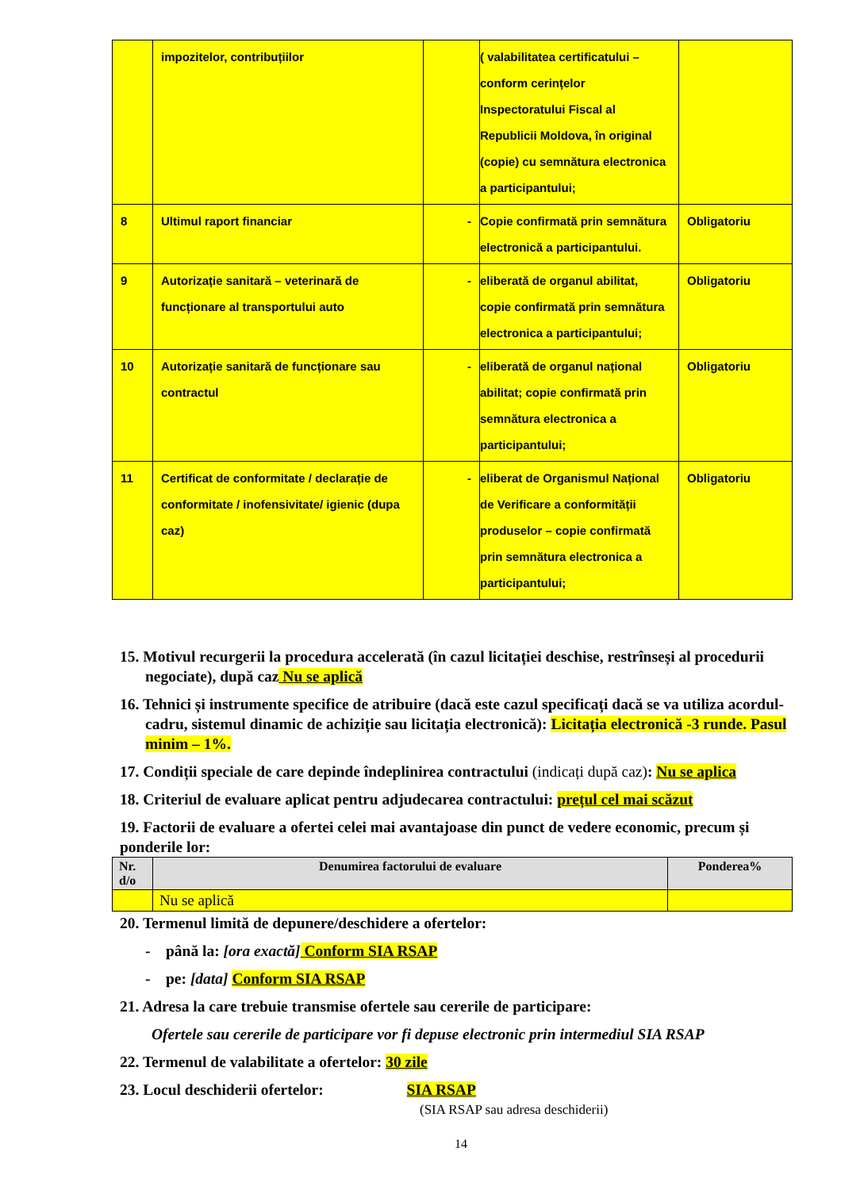| | impozitelor, contribuțiilor | | ( valabilitatea certificatului – conform cerințelor Inspectoratului Fiscal al Republicii Moldova, în original (copie) cu semnătura electronica a participantului; | |
| 8 | Ultimul raport financiar | - | Copie confirmată prin semnătura electronică a participantului. | Obligatoriu |
| 9 | Autorizație sanitară – veterinară de funcționare al transportului auto | - | eliberată de organul abilitat, copie confirmată prin semnătura electronica a participantului; | Obligatoriu |
| 10 | Autorizație sanitară de funcționare sau contractul | - | eliberată de organul național abilitat; copie confirmată prin semnătura electronica a participantului; | Obligatoriu |
| 11 | Certificat de conformitate / declarație de conformitate / inofensivitate/ igienic (dupa caz) | - | eliberat de Organismul Național de Verificare a conformității produselor – copie confirmată prin semnătura electronica a participantului; | Obligatoriu |
15. Motivul recurgerii la procedura accelerată (în cazul licitației deschise, restrînseși al procedurii negociate), după caz Nu se aplică
16. Tehnici și instrumente specifice de atribuire (dacă este cazul specificați dacă se va utiliza acordul-cadru, sistemul dinamic de achiziție sau licitația electronică): Licitația electronică -3 runde. Pasul minim – 1%.
17. Condiții speciale de care depinde îndeplinirea contractului (indicați după caz): Nu se aplica
18. Criteriul de evaluare aplicat pentru adjudecarea contractului: prețul cel mai scăzut
19. Factorii de evaluare a ofertei celei mai avantajoase din punct de vedere economic, precum și ponderile lor:
| Nr. d/o | Denumirea factorului de evaluare | Ponderea% |
| --- | --- | --- |
| | Nu se aplică | |
20. Termenul limită de depunere/deschidere a ofertelor:
- până la: [ora exactă] Conform SIA RSAP
- pe: [data] Conform SIA RSAP
21. Adresa la care trebuie transmise ofertele sau cererile de participare:
Ofertele sau cererile de participare vor fi depuse electronic prin intermediul SIA RSAP
22. Termenul de valabilitate a ofertelor: 30 zile
23. Locul deschiderii ofertelor: SIA RSAP
(SIA RSAP sau adresa deschiderii)
14